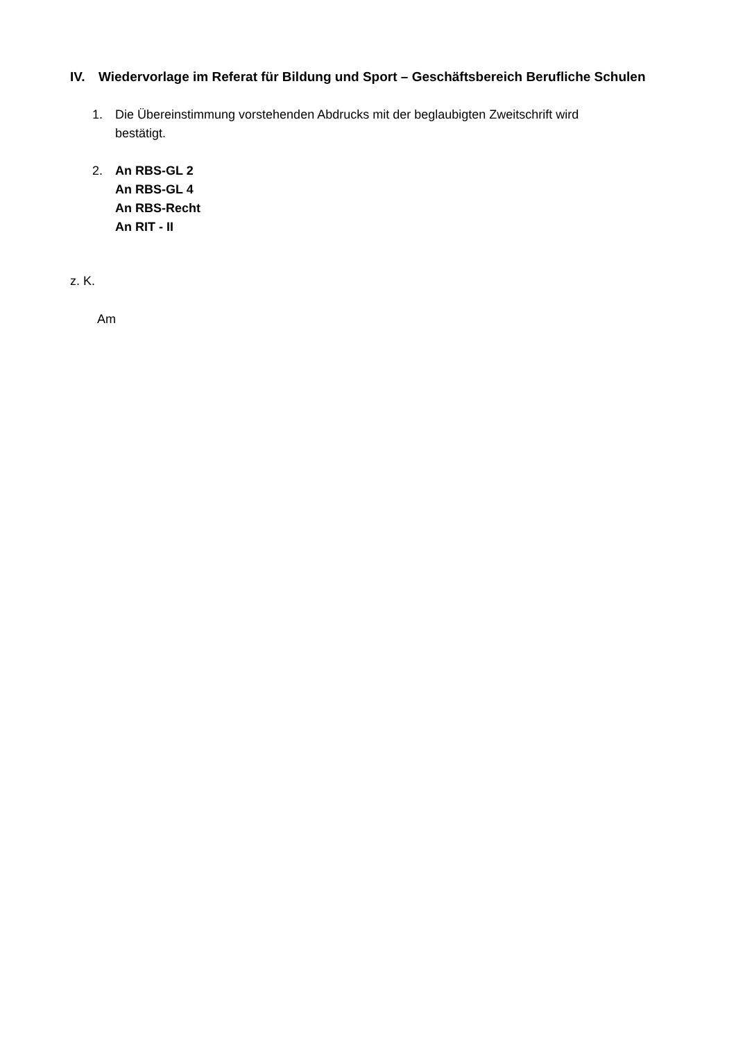IV. Wiedervorlage im Referat für Bildung und Sport – Geschäftsbereich Berufliche Schulen
1. Die Übereinstimmung vorstehenden Abdrucks mit der beglaubigten Zweitschrift wird bestätigt.
2. An RBS-GL 2
An RBS-GL 4
An RBS-Recht
An RIT - II
z. K.
Am